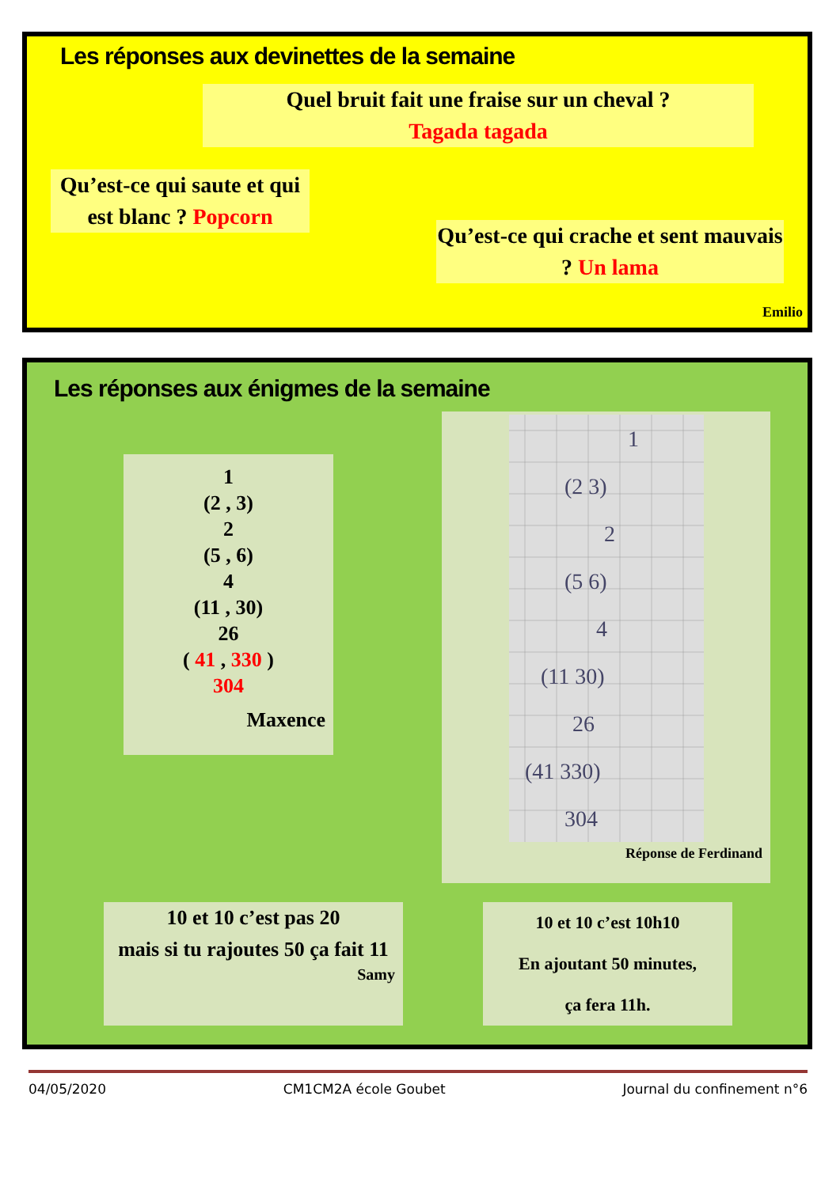Les réponses aux devinettes de la semaine
Quel bruit fait une fraise sur un cheval ?
Tagada tagada
Qu’est-ce qui saute et qui est blanc ? Popcorn
Qu’est-ce qui crache et sent mauvais ? Un lama
Emilio
Les réponses aux énigmes de la semaine
1
(2 , 3)
2
(5 , 6)
4
(11 , 30)
26
( 41 , 330 )
304
Maxence
1
(2 3)
2
(5 6)
4
(11 30)
26
(41 330)
304
Réponse de Ferdinand
10 et 10 c’est pas 20
mais si tu rajoutes 50 ça fait 11
Samy
10 et 10 c’est 10h10
En ajoutant 50 minutes,
ça fera 11h.
04/05/2020 CM1CM2A école Goubet Journal du confinement n°6